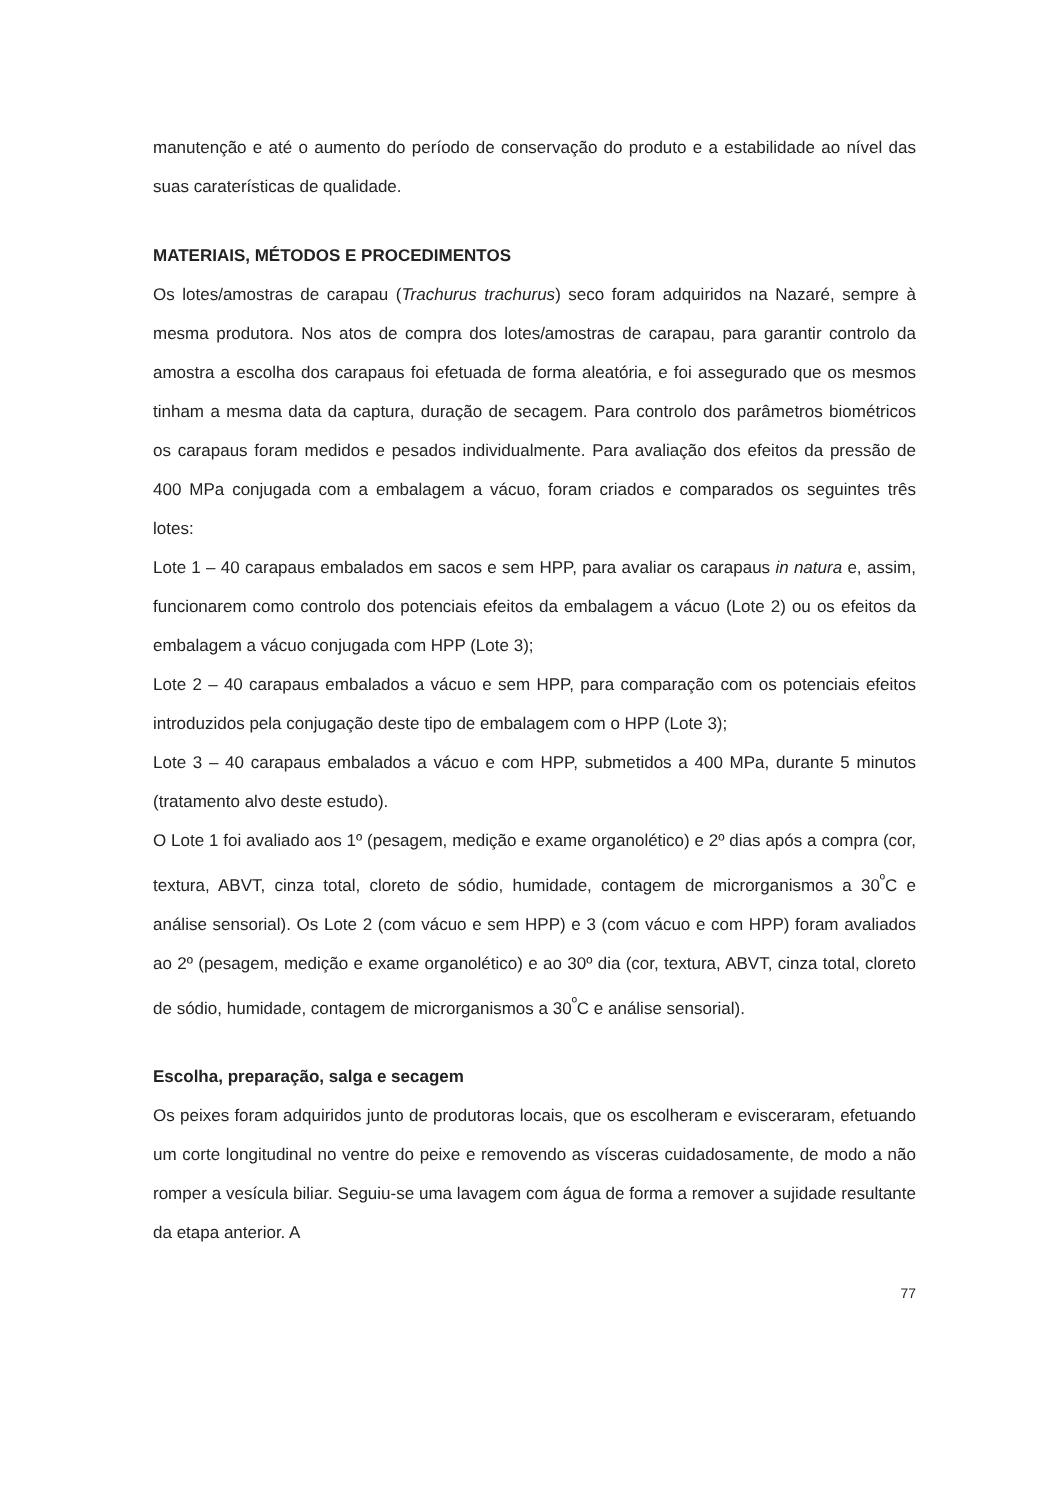manutenção e até o aumento do período de conservação do produto e a estabilidade ao nível das suas caraterísticas de qualidade.
MATERIAIS, MÉTODOS E PROCEDIMENTOS
Os lotes/amostras de carapau (Trachurus trachurus) seco foram adquiridos na Nazaré, sempre à mesma produtora. Nos atos de compra dos lotes/amostras de carapau, para garantir controlo da amostra a escolha dos carapaus foi efetuada de forma aleatória, e foi assegurado que os mesmos tinham a mesma data da captura, duração de secagem. Para controlo dos parâmetros biométricos os carapaus foram medidos e pesados individualmente. Para avaliação dos efeitos da pressão de 400 MPa conjugada com a embalagem a vácuo, foram criados e comparados os seguintes três lotes:
Lote 1 – 40 carapaus embalados em sacos e sem HPP, para avaliar os carapaus in natura e, assim, funcionarem como controlo dos potenciais efeitos da embalagem a vácuo (Lote 2) ou os efeitos da embalagem a vácuo conjugada com HPP (Lote 3);
Lote 2 – 40 carapaus embalados a vácuo e sem HPP, para comparação com os potenciais efeitos introduzidos pela conjugação deste tipo de embalagem com o HPP (Lote 3);
Lote 3 – 40 carapaus embalados a vácuo e com HPP, submetidos a 400 MPa, durante 5 minutos (tratamento alvo deste estudo).
O Lote 1 foi avaliado aos 1º (pesagem, medição e exame organolético) e 2º dias após a compra (cor, textura, ABVT, cinza total, cloreto de sódio, humidade, contagem de microrganismos a 30<sup>º</sup>C e análise sensorial). Os Lote 2 (com vácuo e sem HPP) e 3 (com vácuo e com HPP) foram avaliados ao 2º (pesagem, medição e exame organolético) e ao 30º dia (cor, textura, ABVT, cinza total, cloreto de sódio, humidade, contagem de microrganismos a 30<sup>º</sup>C e análise sensorial).
Escolha, preparação, salga e secagem
Os peixes foram adquiridos junto de produtoras locais, que os escolheram e evisceraram, efetuando um corte longitudinal no ventre do peixe e removendo as vísceras cuidadosamente, de modo a não romper a vesícula biliar. Seguiu-se uma lavagem com água de forma a remover a sujidade resultante da etapa anterior. A
77